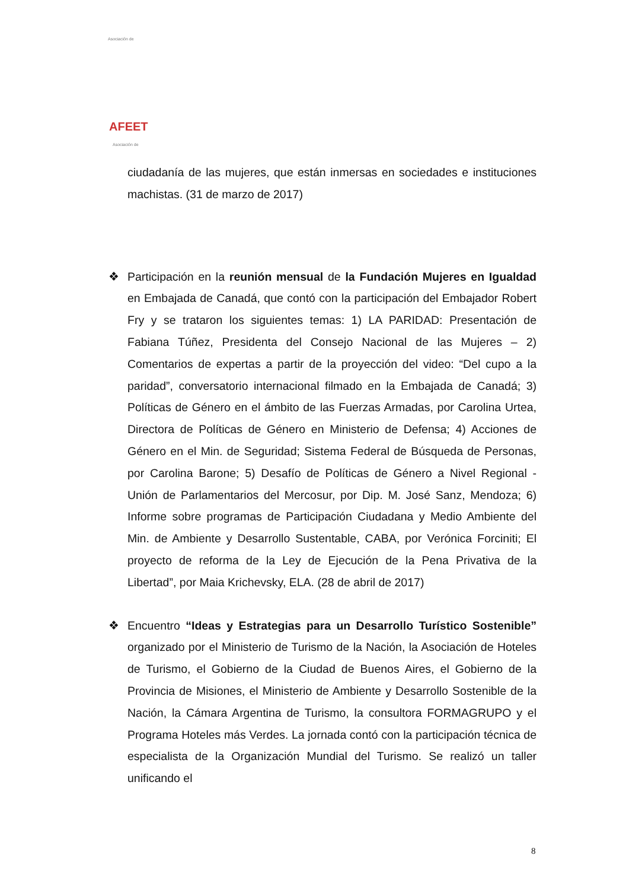Asociación de
AFEET
Asociación de
ciudadanía de las mujeres, que están inmersas en sociedades e instituciones machistas. (31 de marzo de 2017)
❖
Participación en la reunión mensual de la Fundación Mujeres en Igualdad en Embajada de Canadá, que contó con la participación del Embajador Robert Fry y se trataron los siguientes temas: 1) LA PARIDAD: Presentación de Fabiana Túñez, Presidenta del Consejo Nacional de las Mujeres – 2) Comentarios de expertas a partir de la proyección del video: “Del cupo a la paridad”, conversatorio internacional filmado en la Embajada de Canadá; 3) Políticas de Género en el ámbito de las Fuerzas Armadas, por Carolina Urtea, Directora de Políticas de Género en Ministerio de Defensa; 4) Acciones de Género en el Min. de Seguridad; Sistema Federal de Búsqueda de Personas, por Carolina Barone; 5) Desafío de Políticas de Género a Nivel Regional - Unión de Parlamentarios del Mercosur, por Dip. M. José Sanz, Mendoza; 6) Informe sobre programas de Participación Ciudadana y Medio Ambiente del Min. de Ambiente y Desarrollo Sustentable, CABA, por Verónica Forciniti; El proyecto de reforma de la Ley de Ejecución de la Pena Privativa de la Libertad”, por Maia Krichevsky, ELA. (28 de abril de 2017)
❖
Encuentro “Ideas y Estrategias para un Desarrollo Turístico Sostenible” organizado por el Ministerio de Turismo de la Nación, la Asociación de Hoteles de Turismo, el Gobierno de la Ciudad de Buenos Aires, el Gobierno de la Provincia de Misiones, el Ministerio de Ambiente y Desarrollo Sostenible de la Nación, la Cámara Argentina de Turismo, la consultora FORMAGRUPO y el Programa Hoteles más Verdes. La jornada contó con la participación técnica de especialista de la Organización Mundial del Turismo. Se realizó un taller unificando el
8